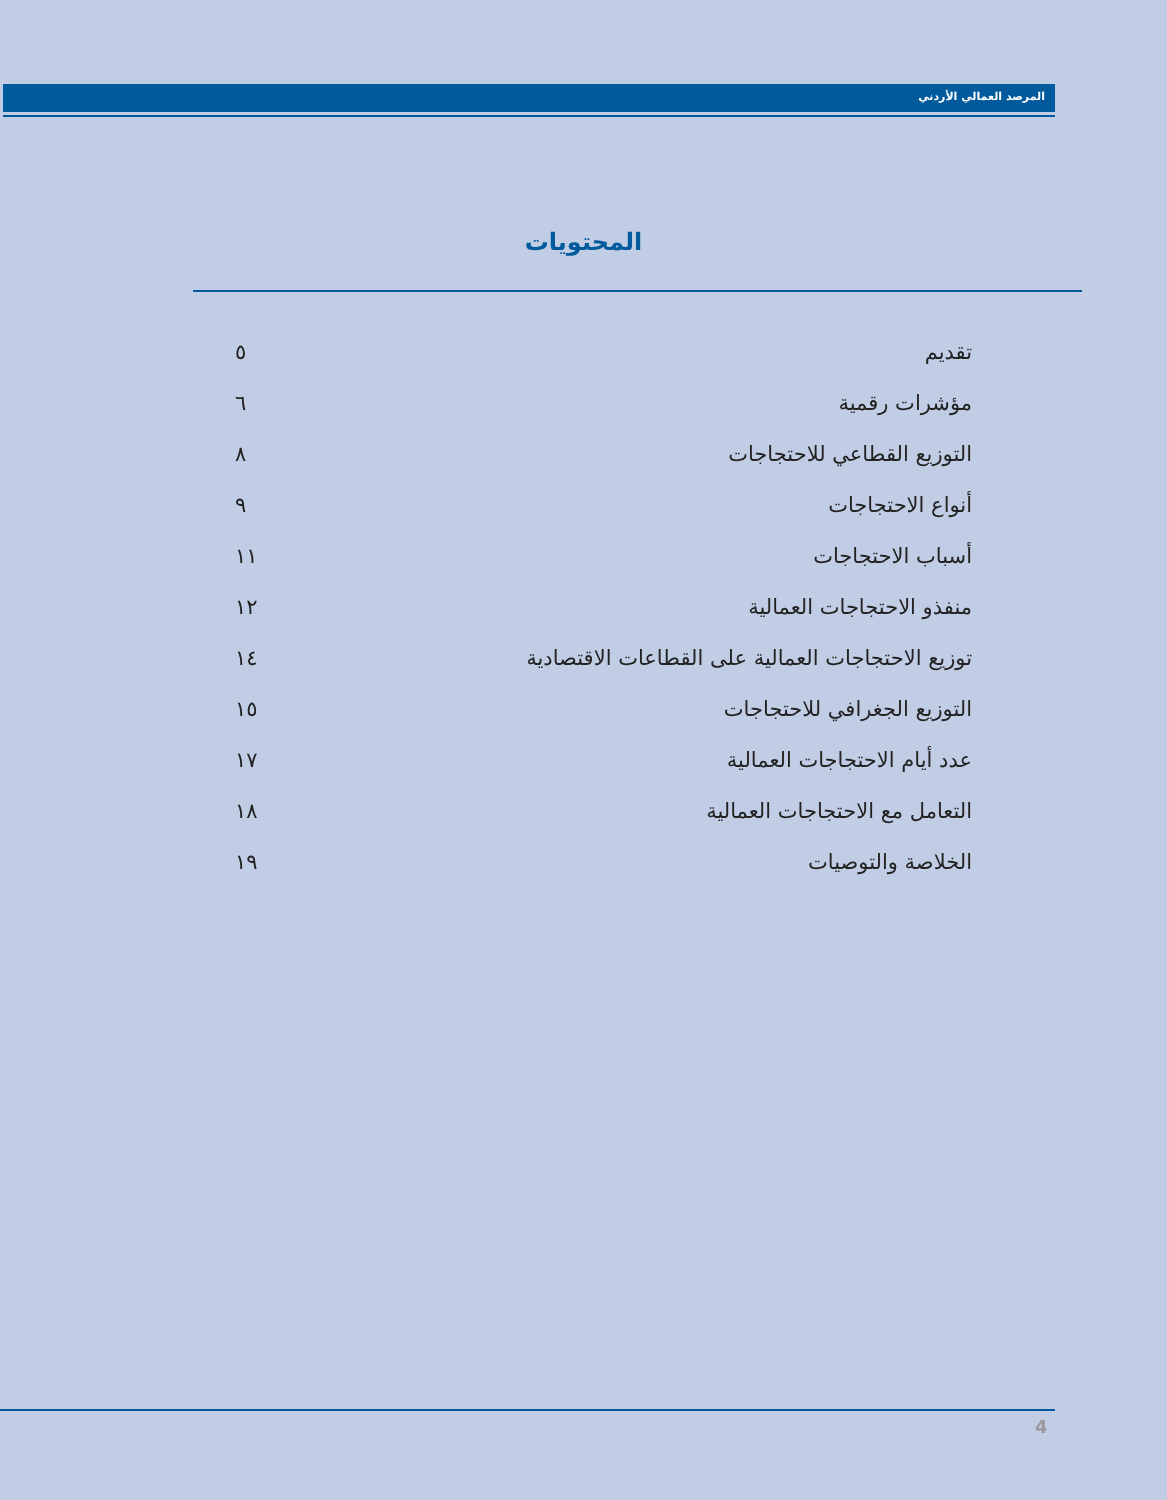المرصد العمالي الأردني
المحتويات
تقديم ٥
مؤشرات رقمية ٦
التوزيع القطاعي للاحتجاجات ٨
أنواع الاحتجاجات ٩
أسباب الاحتجاجات ١١
منفذو الاحتجاجات العمالية ١٢
توزيع الاحتجاجات العمالية على القطاعات الاقتصادية ١٤
التوزيع الجغرافي للاحتجاجات ١٥
عدد أيام الاحتجاجات العمالية ١٧
التعامل مع الاحتجاجات العمالية ١٨
الخلاصة والتوصيات ١٩
4